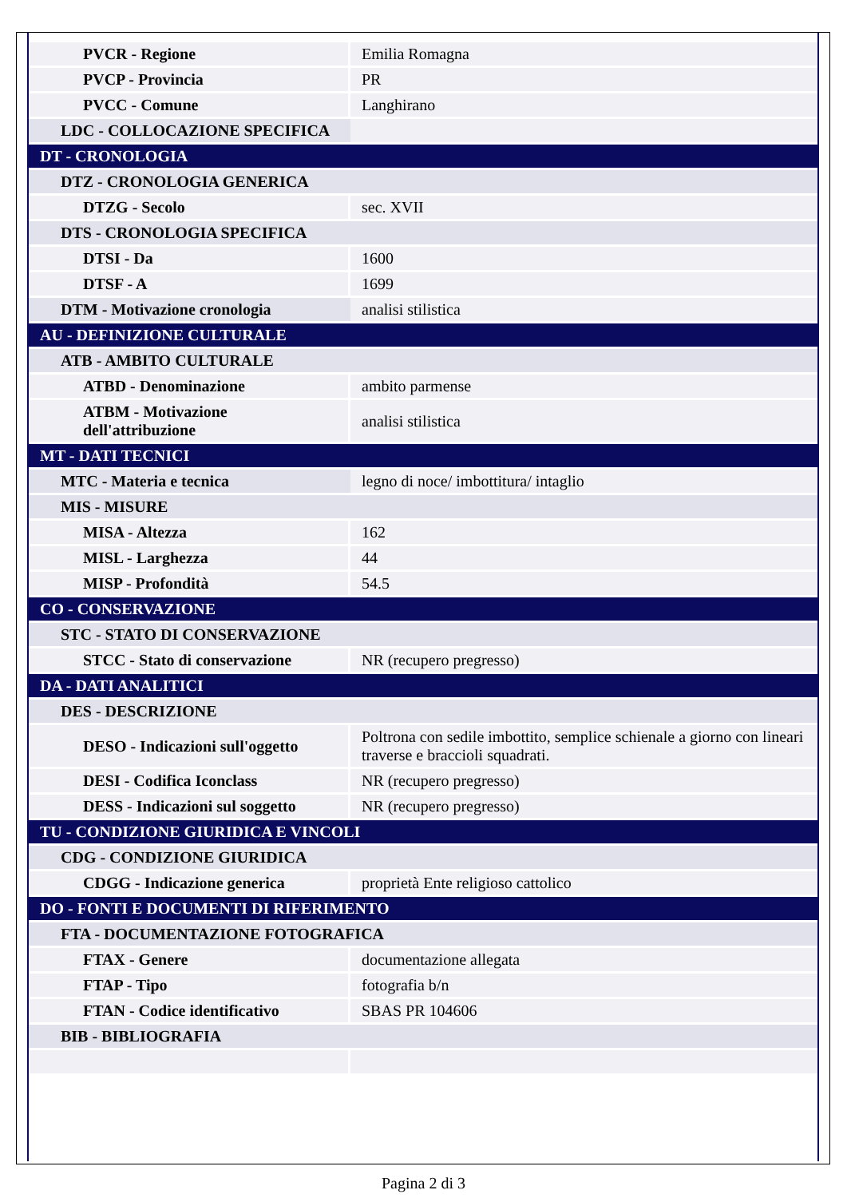| PVCR - Regione | Emilia Romagna |
| PVCP - Provincia | PR |
| PVCC - Comune | Langhirano |
| LDC - COLLOCAZIONE SPECIFICA | |
| DT - CRONOLOGIA | |
| DTZ - CRONOLOGIA GENERICA | |
| DTZG - Secolo | sec. XVII |
| DTS - CRONOLOGIA SPECIFICA | |
| DTSI - Da | 1600 |
| DTSF - A | 1699 |
| DTM - Motivazione cronologia | analisi stilistica |
| AU - DEFINIZIONE CULTURALE | |
| ATB - AMBITO CULTURALE | |
| ATBD - Denominazione | ambito parmense |
| ATBM - Motivazione dell'attribuzione | analisi stilistica |
| MT - DATI TECNICI | |
| MTC - Materia e tecnica | legno di noce/ imbottitura/ intaglio |
| MIS - MISURE | |
| MISA - Altezza | 162 |
| MISL - Larghezza | 44 |
| MISP - Profondità | 54.5 |
| CO - CONSERVAZIONE | |
| STC - STATO DI CONSERVAZIONE | |
| STCC - Stato di conservazione | NR (recupero pregresso) |
| DA - DATI ANALITICI | |
| DES - DESCRIZIONE | |
| DESO - Indicazioni sull'oggetto | Poltrona con sedile imbottito, semplice schienale a giorno con lineari traverse e braccioli squadrati. |
| DESI - Codifica Iconclass | NR (recupero pregresso) |
| DESS - Indicazioni sul soggetto | NR (recupero pregresso) |
| TU - CONDIZIONE GIURIDICA E VINCOLI | |
| CDG - CONDIZIONE GIURIDICA | |
| CDGG - Indicazione generica | proprietà Ente religioso cattolico |
| DO - FONTI E DOCUMENTI DI RIFERIMENTO | |
| FTA - DOCUMENTAZIONE FOTOGRAFICA | |
| FTAX - Genere | documentazione allegata |
| FTAP - Tipo | fotografia b/n |
| FTAN - Codice identificativo | SBAS PR 104606 |
| BIB - BIBLIOGRAFIA | |
Pagina 2 di 3